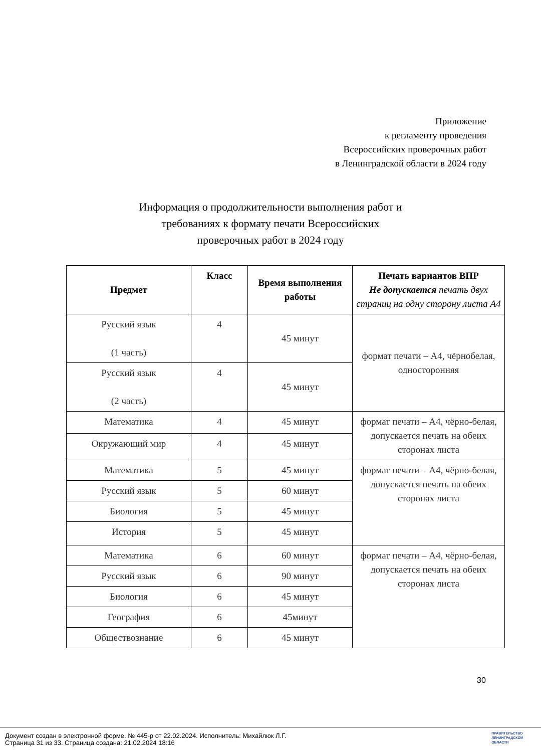Приложение
к регламенту проведения
Всероссийских проверочных работ
в Ленинградской области в 2024 году
Информация о продолжительности выполнения работ и требованиях к формату печати Всероссийских проверочных работ в 2024 году
| Предмет | Класс | Время выполнения работы | Печать вариантов ВПР Не допускается печать двух страниц на одну сторону листа А4 |
| --- | --- | --- | --- |
| Русский язык (1 часть) | 4 | 45 минут | формат печати – А4, чёрнобелая, односторонняя |
| Русский язык (2 часть) | 4 | 45 минут | |
| Математика | 4 | 45 минут | формат печати – А4, чёрно-белая, допускается печать на обеих сторонах листа |
| Окружающий мир | 4 | 45 минут | |
| Математика | 5 | 45 минут | формат печати – А4, чёрно-белая, допускается печать на обеих сторонах листа |
| Русский язык | 5 | 60 минут | |
| Биология | 5 | 45 минут | |
| История | 5 | 45 минут | |
| Математика | 6 | 60 минут | формат печати – А4, чёрно-белая, допускается печать на обеих сторонах листа |
| Русский язык | 6 | 90 минут | |
| Биология | 6 | 45 минут | |
| География | 6 | 45минут | |
| Обществознание | 6 | 45 минут | |
30
Документ создан в электронной форме. № 445-р от 22.02.2024. Исполнитель: Михайлюк Л.Г.
Страница 31 из 33. Страница создана: 21.02.2024 18:16
ПРАВИТЕЛЬСТВО
ЛЕНИНГРАДСКОЙ
ОБЛАСТИ